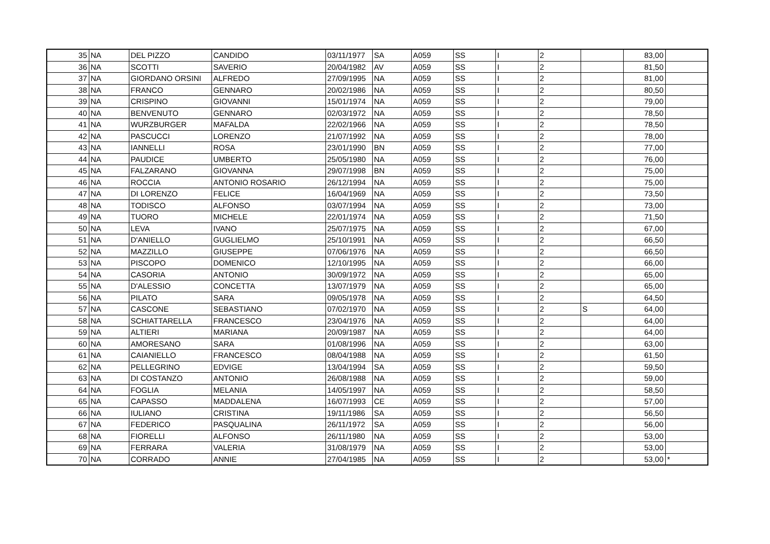| 35 | NA | DEL PIZZO | CANDIDO | 03/11/1977 | SA | A059 | SS | I | 2 | | 83,00 | |
| 36 | NA | SCOTTI | SAVERIO | 20/04/1982 | AV | A059 | SS | I | 2 | | 81,50 | |
| 37 | NA | GIORDANO ORSINI | ALFREDO | 27/09/1995 | NA | A059 | SS | I | 2 | | 81,00 | |
| 38 | NA | FRANCO | GENNARO | 20/02/1986 | NA | A059 | SS | I | 2 | | 80,50 | |
| 39 | NA | CRISPINO | GIOVANNI | 15/01/1974 | NA | A059 | SS | I | 2 | | 79,00 | |
| 40 | NA | BENVENUTO | GENNARO | 02/03/1972 | NA | A059 | SS | I | 2 | | 78,50 | |
| 41 | NA | WURZBURGER | MAFALDA | 22/02/1966 | NA | A059 | SS | I | 2 | | 78,50 | |
| 42 | NA | PASCUCCI | LORENZO | 21/07/1992 | NA | A059 | SS | I | 2 | | 78,00 | |
| 43 | NA | IANNELLI | ROSA | 23/01/1990 | BN | A059 | SS | I | 2 | | 77,00 | |
| 44 | NA | PAUDICE | UMBERTO | 25/05/1980 | NA | A059 | SS | I | 2 | | 76,00 | |
| 45 | NA | FALZARANO | GIOVANNA | 29/07/1998 | BN | A059 | SS | I | 2 | | 75,00 | |
| 46 | NA | ROCCIA | ANTONIO ROSARIO | 26/12/1994 | NA | A059 | SS | I | 2 | | 75,00 | |
| 47 | NA | DI LORENZO | FELICE | 16/04/1969 | NA | A059 | SS | I | 2 | | 73,50 | |
| 48 | NA | TODISCO | ALFONSO | 03/07/1994 | NA | A059 | SS | I | 2 | | 73,00 | |
| 49 | NA | TUORO | MICHELE | 22/01/1974 | NA | A059 | SS | I | 2 | | 71,50 | |
| 50 | NA | LEVA | IVANO | 25/07/1975 | NA | A059 | SS | I | 2 | | 67,00 | |
| 51 | NA | D'ANIELLO | GUGLIELMO | 25/10/1991 | NA | A059 | SS | I | 2 | | 66,50 | |
| 52 | NA | MAZZILLO | GIUSEPPE | 07/06/1976 | NA | A059 | SS | I | 2 | | 66,50 | |
| 53 | NA | PISCOPO | DOMENICO | 12/10/1995 | NA | A059 | SS | I | 2 | | 66,00 | |
| 54 | NA | CASORIA | ANTONIO | 30/09/1972 | NA | A059 | SS | I | 2 | | 65,00 | |
| 55 | NA | D'ALESSIO | CONCETTA | 13/07/1979 | NA | A059 | SS | I | 2 | | 65,00 | |
| 56 | NA | PILATO | SARA | 09/05/1978 | NA | A059 | SS | I | 2 | | 64,50 | |
| 57 | NA | CASCONE | SEBASTIANO | 07/02/1970 | NA | A059 | SS | I | 2 | S | 64,00 | |
| 58 | NA | SCHIATTARELLA | FRANCESCO | 23/04/1976 | NA | A059 | SS | I | 2 | | 64,00 | |
| 59 | NA | ALTIERI | MARIANA | 20/09/1987 | NA | A059 | SS | I | 2 | | 64,00 | |
| 60 | NA | AMORESANO | SARA | 01/08/1996 | NA | A059 | SS | I | 2 | | 63,00 | |
| 61 | NA | CAIANIELLO | FRANCESCO | 08/04/1988 | NA | A059 | SS | I | 2 | | 61,50 | |
| 62 | NA | PELLEGRINO | EDVIGE | 13/04/1994 | SA | A059 | SS | I | 2 | | 59,50 | |
| 63 | NA | DI COSTANZO | ANTONIO | 26/08/1988 | NA | A059 | SS | I | 2 | | 59,00 | |
| 64 | NA | FOGLIA | MELANIA | 14/05/1997 | NA | A059 | SS | I | 2 | | 58,50 | |
| 65 | NA | CAPASSO | MADDALENA | 16/07/1993 | CE | A059 | SS | I | 2 | | 57,00 | |
| 66 | NA | IULIANO | CRISTINA | 19/11/1986 | SA | A059 | SS | I | 2 | | 56,50 | |
| 67 | NA | FEDERICO | PASQUALINA | 26/11/1972 | SA | A059 | SS | I | 2 | | 56,00 | |
| 68 | NA | FIORELLI | ALFONSO | 26/11/1980 | NA | A059 | SS | I | 2 | | 53,00 | |
| 69 | NA | FERRARA | VALERIA | 31/08/1979 | NA | A059 | SS | I | 2 | | 53,00 | |
| 70 | NA | CORRADO | ANNIE | 27/04/1985 | NA | A059 | SS | I | 2 | | 53,00 | * |